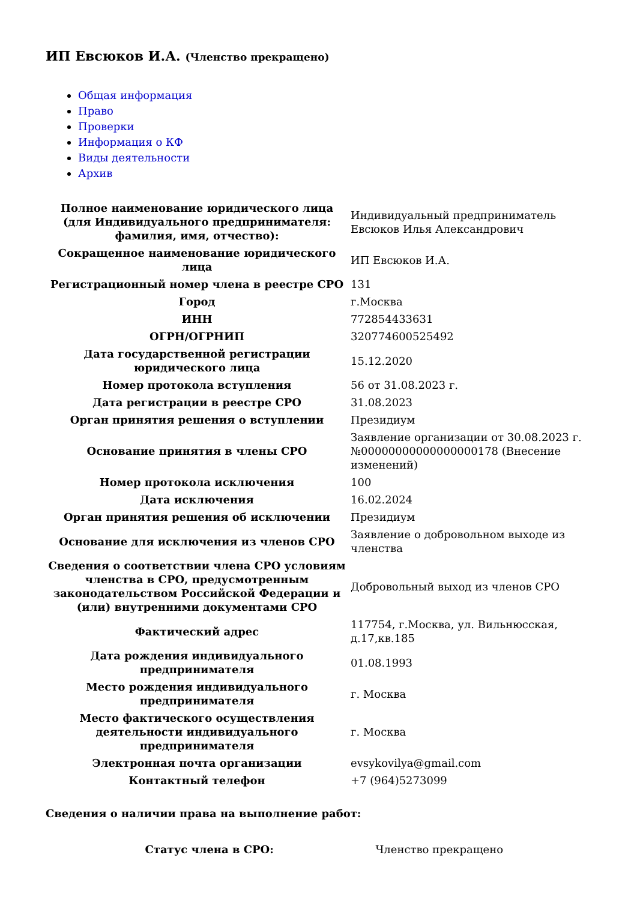ИП Евсюков И.А. (Членство прекращено)
Общая информация
Право
Проверки
Информация о КФ
Виды деятельности
Архив
| Полное наименование юридического лица (для Индивидуального предпринимателя: фамилия, имя, отчество): | Индивидуальный предприниматель Евсюков Илья Александрович |
| Сокращенное наименование юридического лица | ИП Евсюков И.А. |
| Регистрационный номер члена в реестре СРО | 131 |
| Город | г.Москва |
| ИНН | 772854433631 |
| ОГРН/ОГРНИП | 320774600525492 |
| Дата государственной регистрации юридического лица | 15.12.2020 |
| Номер протокола вступления | 56 от 31.08.2023 г. |
| Дата регистрации в реестре СРО | 31.08.2023 |
| Орган принятия решения о вступлении | Президиум |
| Основание принятия в члены СРО | Заявление организации от 30.08.2023 г. №00000000000000000178 (Внесение изменений) |
| Номер протокола исключения | 100 |
| Дата исключения | 16.02.2024 |
| Орган принятия решения об исключении | Президиум |
| Основание для исключения из членов СРО | Заявление о добровольном выходе из членства |
| Сведения о соответствии члена СРО условиям членства в СРО, предусмотренным законодательством Российской Федерации и (или) внутренними документами СРО | Добровольный выход из членов СРО |
| Фактический адрес | 117754, г.Москва, ул. Вильнюсская, д.17,кв.185 |
| Дата рождения индивидуального предпринимателя | 01.08.1993 |
| Место рождения индивидуального предпринимателя | г. Москва |
| Место фактического осуществления деятельности индивидуального предпринимателя | г. Москва |
| Электронная почта организации | evsykovilya@gmail.com |
| Контактный телефон | +7 (964)5273099 |
Сведения о наличии права на выполнение работ:
| Статус члена в СРО: | Членство прекращено |